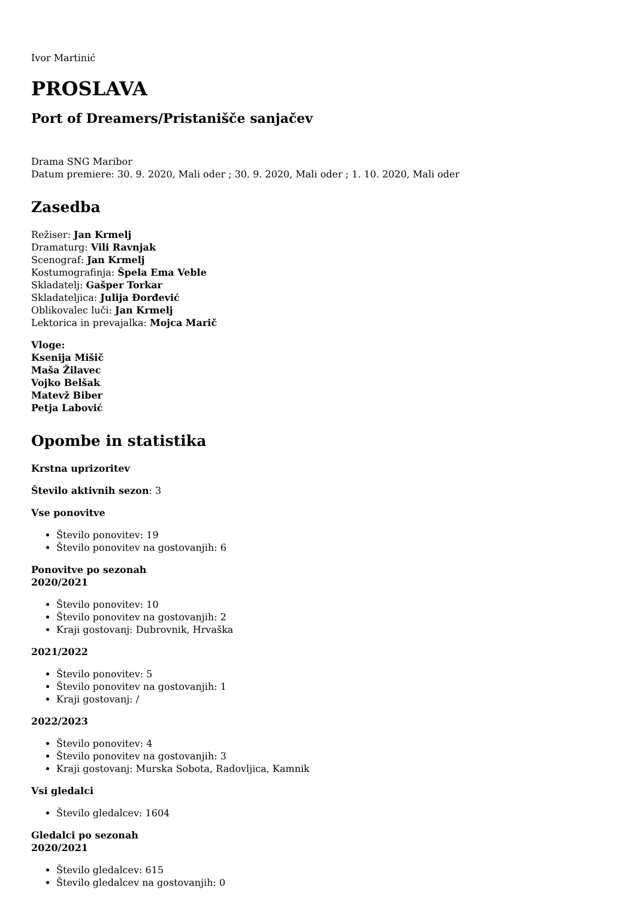Ivor Martinić
PROSLAVA
Port of Dreamers/Pristanišče sanjačev
Drama SNG Maribor
Datum premiere: 30. 9. 2020, Mali oder ; 30. 9. 2020, Mali oder ; 1. 10. 2020, Mali oder
Zasedba
Režiser: Jan Krmelj
Dramaturg: Vili Ravnjak
Scenograf: Jan Krmelj
Kostumografinja: Špela Ema Veble
Skladatelj: Gašper Torkar
Skladateljica: Julija Đorđević
Oblikovalec luči: Jan Krmelj
Lektorica in prevajalka: Mojca Marič
Vloge:
Ksenija Mišič
Maša Žilavec
Vojko Belšak
Matevž Biber
Petja Labović
Opombe in statistika
Krstna uprizoritev
Število aktivnih sezon: 3
Vse ponovitve
Število ponovitev: 19
Število ponovitev na gostovanjih: 6
Ponovitve po sezonah
2020/2021
Število ponovitev: 10
Število ponovitev na gostovanjih: 2
Kraji gostovanj: Dubrovnik, Hrvaška
2021/2022
Število ponovitev: 5
Število ponovitev na gostovanjih: 1
Kraji gostovanj: /
2022/2023
Število ponovitev: 4
Število ponovitev na gostovanjih: 3
Kraji gostovanj: Murska Sobota, Radovljica, Kamnik
Vsi gledalci
Število gledalcev: 1604
Gledalci po sezonah
2020/2021
Število gledalcev: 615
Število gledalcev na gostovanjih: 0